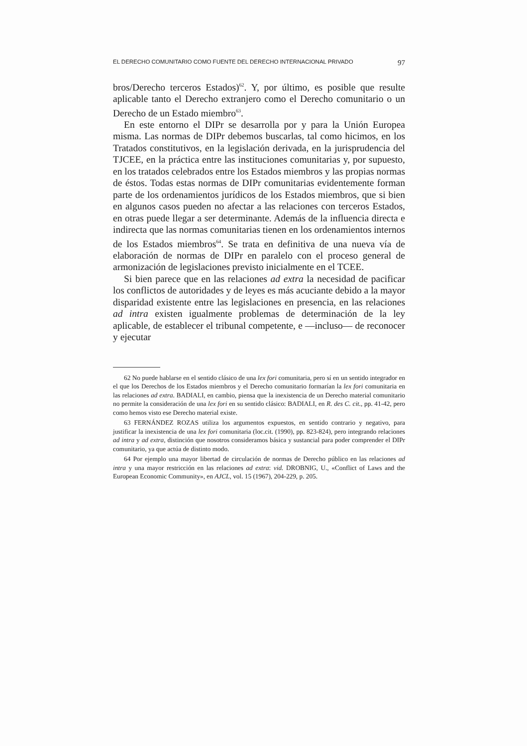EL DERECHO COMUNITARIO COMO FUENTE DEL DERECHO INTERNACIONAL PRIVADO 97
bros/Derecho terceros Estados)<sup>62</sup>. Y, por último, es posible que resulte aplicable tanto el Derecho extranjero como el Derecho comunitario o un Derecho de un Estado miembro<sup>63</sup>.
En este entorno el DIPr se desarrolla por y para la Unión Europea misma. Las normas de DIPr debemos buscarlas, tal como hicimos, en los Tratados constitutivos, en la legislación derivada, en la jurisprudencia del TJCEE, en la práctica entre las instituciones comunitarias y, por supuesto, en los tratados celebrados entre los Estados miembros y las propias normas de éstos. Todas estas normas de DIPr comunitarias evidentemente forman parte de los ordenamientos jurídicos de los Estados miembros, que si bien en algunos casos pueden no afectar a las relaciones con terceros Estados, en otras puede llegar a ser determinante. Además de la influencia directa e indirecta que las normas comunitarias tienen en los ordenamientos internos de los Estados miembros<sup>64</sup>. Se trata en definitiva de una nueva vía de elaboración de normas de DIPr en paralelo con el proceso general de armonización de legislaciones previsto inicialmente en el TCEE.
Si bien parece que en las relaciones ad extra la necesidad de pacificar los conflictos de autoridades y de leyes es más acuciante debido a la mayor disparidad existente entre las legislaciones en presencia, en las relaciones ad intra existen igualmente problemas de determinación de la ley aplicable, de establecer el tribunal competente, e —incluso— de reconocer y ejecutar
62 No puede hablarse en el sentido clásico de una lex fori comunitaria, pero sí en un sentido integrador en el que los Derechos de los Estados miembros y el Derecho comunitario formarían la lex fori comunitaria en las relaciones ad extra. BADIALI, en cambio, piensa que la inexistencia de un Derecho material comunitario no permite la consideración de una lex fori en su sentido clásico: BADIALI, en R. des C. cit., pp. 41-42, pero como hemos visto ese Derecho material existe.
63 FERNÁNDEZ ROZAS utiliza los argumentos expuestos, en sentido contrario y negativo, para justificar la inexistencia de una lex fori comunitaria (loc.cit. (1990), pp. 823-824), pero integrando relaciones ad intra y ad extra, distinción que nosotros consideramos básica y sustancial para poder comprender el DIPr comunitario, ya que actúa de distinto modo.
64 Por ejemplo una mayor libertad de circulación de normas de Derecho público en las relaciones ad intra y una mayor restricción en las relaciones ad extra: vid. DROBNIG, U., «Conflict of Laws and the European Economic Community», en AJCL, vol. 15 (1967), 204-229, p. 205.